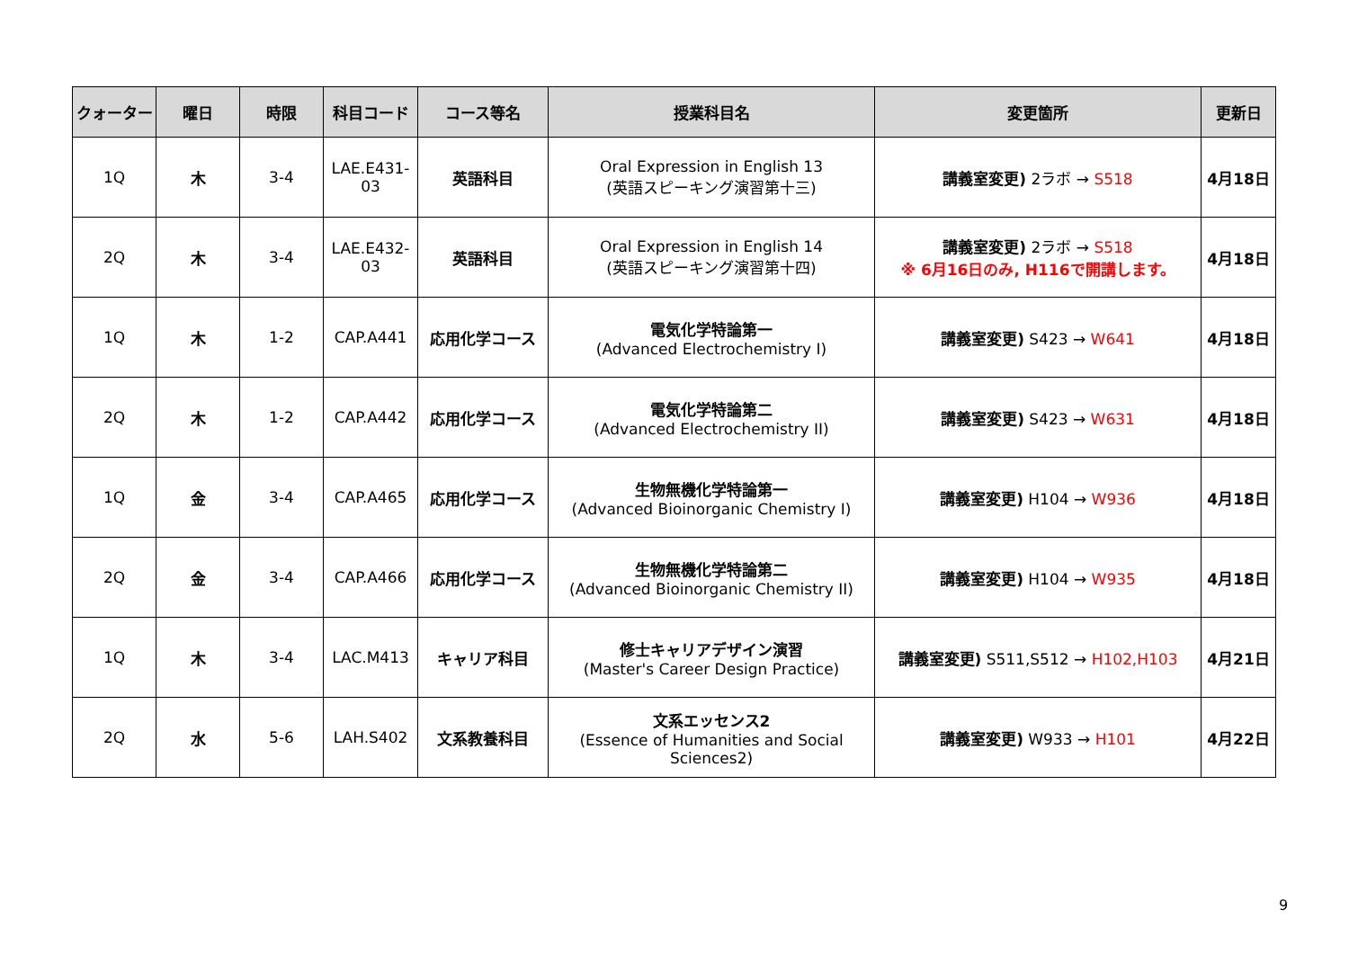| クォーター | 曜日 | 時限 | 科目コード | コース等名 | 授業科目名 | 変更箇所 | 更新日 |
| --- | --- | --- | --- | --- | --- | --- | --- |
| 1Q | 木 | 3-4 | LAE.E431-03 | 英語科目 | Oral Expression in English 13 (英語スピーキング演習第十三) | 講義室変更) 2ラボ → S518 | 4月18日 |
| 2Q | 木 | 3-4 | LAE.E432-03 | 英語科目 | Oral Expression in English 14 (英語スピーキング演習第十四) | 講義室変更) 2ラボ → S518 ※ 6月16日のみ, H116で開講します。 | 4月18日 |
| 1Q | 木 | 1-2 | CAP.A441 | 応用化学コース | 電気化学特論第一 (Advanced Electrochemistry I) | 講義室変更) S423 → W641 | 4月18日 |
| 2Q | 木 | 1-2 | CAP.A442 | 応用化学コース | 電気化学特論第二 (Advanced Electrochemistry II) | 講義室変更) S423 → W631 | 4月18日 |
| 1Q | 金 | 3-4 | CAP.A465 | 応用化学コース | 生物無機化学特論第一 (Advanced Bioinorganic Chemistry I) | 講義室変更) H104 → W936 | 4月18日 |
| 2Q | 金 | 3-4 | CAP.A466 | 応用化学コース | 生物無機化学特論第二 (Advanced Bioinorganic Chemistry II) | 講義室変更) H104 → W935 | 4月18日 |
| 1Q | 木 | 3-4 | LAC.M413 | キャリア科目 | 修士キャリアデザイン演習 (Master's Career Design Practice) | 講義室変更) S511,S512 → H102,H103 | 4月21日 |
| 2Q | 水 | 5-6 | LAH.S402 | 文系教養科目 | 文系エッセンス2 (Essence of Humanities and Social Sciences2) | 講義室変更) W933 → H101 | 4月22日 |
9